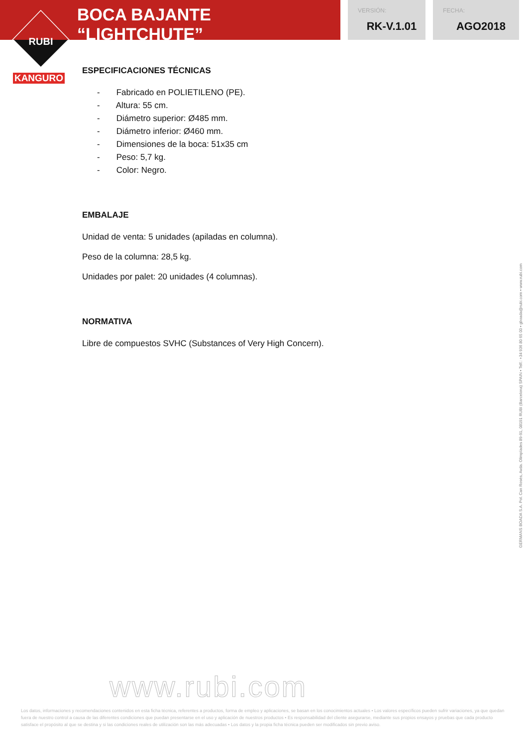BOCA BAJANTE “LIGHTCHUTE”
VERSIÓN:
RK-V.1.01
FECHA:
AGO2018
RUBI
KANGURO
ESPECIFICACIONES TÉCNICAS
- Fabricado en POLIETILENO (PE).
- Altura: 55 cm.
- Diámetro superior: Ø485 mm.
- Diámetro inferior: Ø460 mm.
- Dimensiones de la boca: 51x35 cm
- Peso: 5,7 kg.
- Color: Negro.
EMBALAJE
Unidad de venta: 5 unidades (apiladas en columna).
Peso de la columna: 28,5 kg.
Unidades por palet: 20 unidades (4 columnas).
NORMATIVA
Libre de compuestos SVHC (Substances of Very High Concern).
GERMANS BOADA S.A. Pol. Can Rosés, Avda. Olimpíades 89-91, 08191 RUBI (Barcelona) SPAIN • Telf.: +34 936 80 65 00 • gboada@rubi.com • www.rubi.com
www.rubi.com
Los datos, informaciones y recomendaciones contenidos en esta ficha técnica, referentes a productos, forma de empleo y aplicaciones, se basan en los conocimientos actuales • Los valores específicos pueden sufrir variaciones, ya que quedan fuera de nuestro control a causa de las diferentes condiciones que puedan presentarse en el uso y aplicación de nuestros productos • Es responsabilidad del cliente asegurarse, mediante sus propios ensayos y pruebas que cada producto satisface el propósito al que se destina y si las condiciones reales de utilización son las más adecuadas • Los datos y la propia ficha técnica pueden ser modificados sin previo aviso.